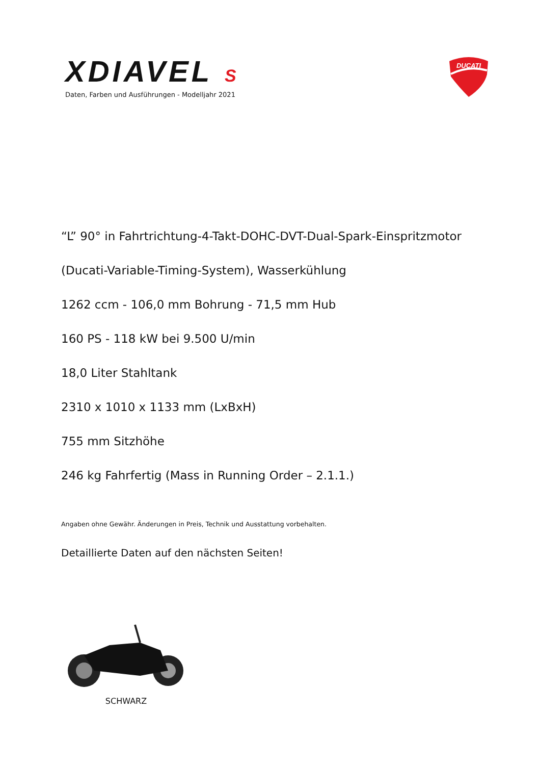XDIAVEL S
Daten, Farben und Ausführungen - Modelljahr 2021
DUCATI
“L” 90° in Fahrtrichtung-4-Takt-DOHC-DVT-Dual-Spark-Einspritzmotor
(Ducati-Variable-Timing-System), Wasserkühlung
1262 ccm - 106,0 mm Bohrung - 71,5 mm Hub
160 PS - 118 kW bei 9.500 U/min
18,0 Liter Stahltank
2310 x 1010 x 1133 mm (LxBxH)
755 mm Sitzhöhe
246 kg Fahrfertig (Mass in Running Order – 2.1.1.)
Angaben ohne Gewähr. Änderungen in Preis, Technik und Ausstattung vorbehalten.
Detaillierte Daten auf den nächsten Seiten!
SCHWARZ